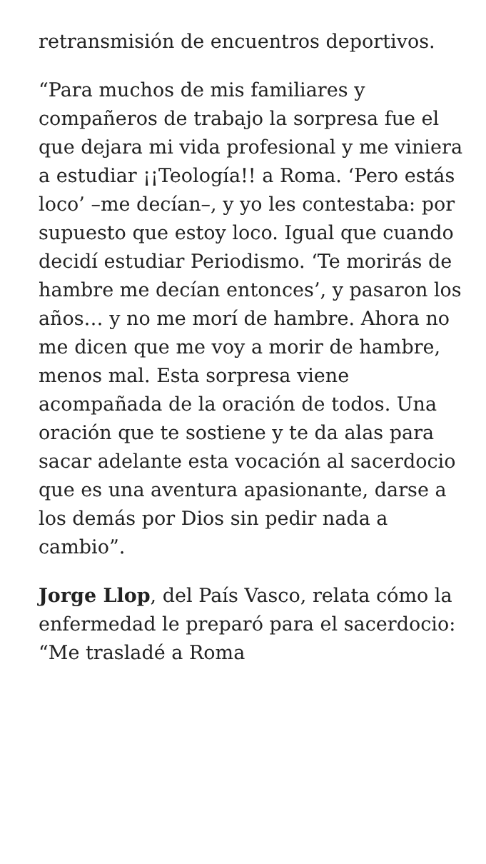retransmisión de encuentros deportivos.
“Para muchos de mis familiares y compañeros de trabajo la sorpresa fue el que dejara mi vida profesional y me viniera a estudiar ¡¡Teología!! a Roma. ‘Pero estás loco’ –me decían–, y yo les contestaba: por supuesto que estoy loco. Igual que cuando decidí estudiar Periodismo. ‘Te morirás de hambre me decían entonces’, y pasaron los años… y no me morí de hambre. Ahora no me dicen que me voy a morir de hambre, menos mal. Esta sorpresa viene acompañada de la oración de todos. Una oración que te sostiene y te da alas para sacar adelante esta vocación al sacerdocio que es una aventura apasionante, darse a los demás por Dios sin pedir nada a cambio”.
Jorge Llop, del País Vasco, relata cómo la enfermedad le preparó para el sacerdocio: “Me trasladé a Roma